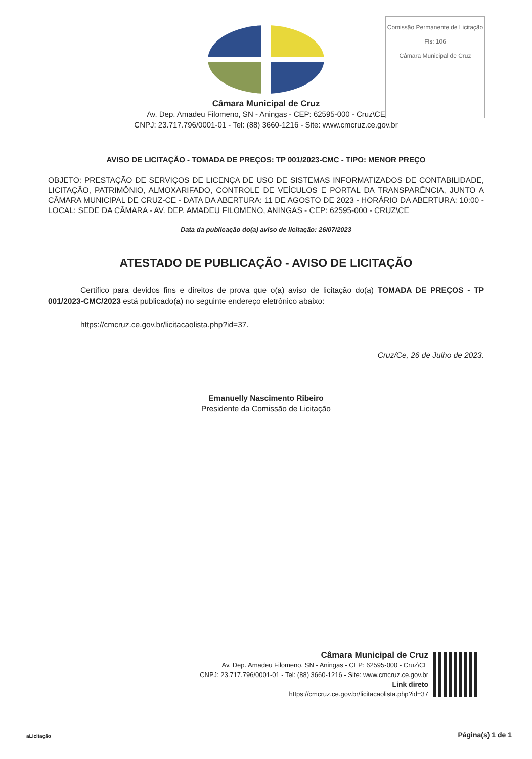Comissão Permanente de Licitação
Fls: 106
Câmara Municipal de Cruz
Câmara Municipal de Cruz
Av. Dep. Amadeu Filomeno, SN - Aningas - CEP: 62595-000 - Cruz\CE
CNPJ: 23.717.796/0001-01 - Tel: (88) 3660-1216 - Site: www.cmcruz.ce.gov.br
AVISO DE LICITAÇÃO - TOMADA DE PREÇOS: TP 001/2023-CMC - TIPO: MENOR PREÇO
OBJETO: PRESTAÇÃO DE SERVIÇOS DE LICENÇA DE USO DE SISTEMAS INFORMATIZADOS DE CONTABILIDADE, LICITAÇÃO, PATRIMÔNIO, ALMOXARIFADO, CONTROLE DE VEÍCULOS E PORTAL DA TRANSPARÊNCIA, JUNTO A CÂMARA MUNICIPAL DE CRUZ-CE - DATA DA ABERTURA: 11 DE AGOSTO DE 2023 - HORÁRIO DA ABERTURA: 10:00 - LOCAL: SEDE DA CÂMARA - AV. DEP. AMADEU FILOMENO, ANINGAS - CEP: 62595-000 - CRUZ\CE
Data da publicação do(a) aviso de licitação: 26/07/2023
ATESTADO DE PUBLICAÇÃO - AVISO DE LICITAÇÃO
Certifico para devidos fins e direitos de prova que o(a) aviso de licitação do(a) TOMADA DE PREÇOS - TP 001/2023-CMC/2023 está publicado(a) no seguinte endereço eletrônico abaixo:
https://cmcruz.ce.gov.br/licitacaolista.php?id=37.
Cruz/Ce, 26 de Julho de 2023.
Emanuelly Nascimento Ribeiro
Presidente da Comissão de Licitação
Câmara Municipal de Cruz
Av. Dep. Amadeu Filomeno, SN - Aningas - CEP: 62595-000 - Cruz\CE
CNPJ: 23.717.796/0001-01 - Tel: (88) 3660-1216 - Site: www.cmcruz.ce.gov.br
Link direto
https://cmcruz.ce.gov.br/licitacaolista.php?id=37
aLicitação Página(s) 1 de 1